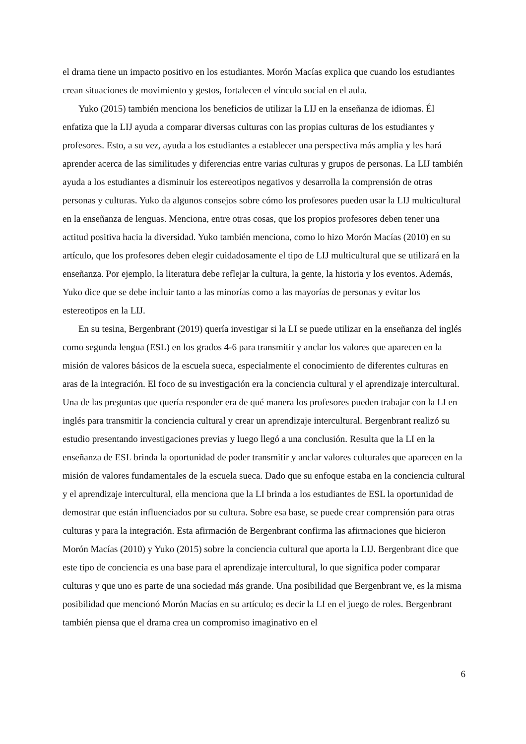el drama tiene un impacto positivo en los estudiantes. Morón Macías explica que cuando los estudiantes crean situaciones de movimiento y gestos, fortalecen el vínculo social en el aula.
Yuko (2015) también menciona los beneficios de utilizar la LIJ en la enseñanza de idiomas. Él enfatiza que la LIJ ayuda a comparar diversas culturas con las propias culturas de los estudiantes y profesores. Esto, a su vez, ayuda a los estudiantes a establecer una perspectiva más amplia y les hará aprender acerca de las similitudes y diferencias entre varias culturas y grupos de personas. La LIJ también ayuda a los estudiantes a disminuir los estereotipos negativos y desarrolla la comprensión de otras personas y culturas. Yuko da algunos consejos sobre cómo los profesores pueden usar la LIJ multicultural en la enseñanza de lenguas. Menciona, entre otras cosas, que los propios profesores deben tener una actitud positiva hacia la diversidad. Yuko también menciona, como lo hizo Morón Macías (2010) en su artículo, que los profesores deben elegir cuidadosamente el tipo de LIJ multicultural que se utilizará en la enseñanza. Por ejemplo, la literatura debe reflejar la cultura, la gente, la historia y los eventos. Además, Yuko dice que se debe incluir tanto a las minorías como a las mayorías de personas y evitar los estereotipos en la LIJ.
En su tesina, Bergenbrant (2019) quería investigar si la LI se puede utilizar en la enseñanza del inglés como segunda lengua (ESL) en los grados 4-6 para transmitir y anclar los valores que aparecen en la misión de valores básicos de la escuela sueca, especialmente el conocimiento de diferentes culturas en aras de la integración. El foco de su investigación era la conciencia cultural y el aprendizaje intercultural. Una de las preguntas que quería responder era de qué manera los profesores pueden trabajar con la LI en inglés para transmitir la conciencia cultural y crear un aprendizaje intercultural. Bergenbrant realizó su estudio presentando investigaciones previas y luego llegó a una conclusión. Resulta que la LI en la enseñanza de ESL brinda la oportunidad de poder transmitir y anclar valores culturales que aparecen en la misión de valores fundamentales de la escuela sueca. Dado que su enfoque estaba en la conciencia cultural y el aprendizaje intercultural, ella menciona que la LI brinda a los estudiantes de ESL la oportunidad de demostrar que están influenciados por su cultura. Sobre esa base, se puede crear comprensión para otras culturas y para la integración. Esta afirmación de Bergenbrant confirma las afirmaciones que hicieron Morón Macías (2010) y Yuko (2015) sobre la conciencia cultural que aporta la LIJ. Bergenbrant dice que este tipo de conciencia es una base para el aprendizaje intercultural, lo que significa poder comparar culturas y que uno es parte de una sociedad más grande. Una posibilidad que Bergenbrant ve, es la misma posibilidad que mencionó Morón Macías en su artículo; es decir la LI en el juego de roles. Bergenbrant también piensa que el drama crea un compromiso imaginativo en el
6